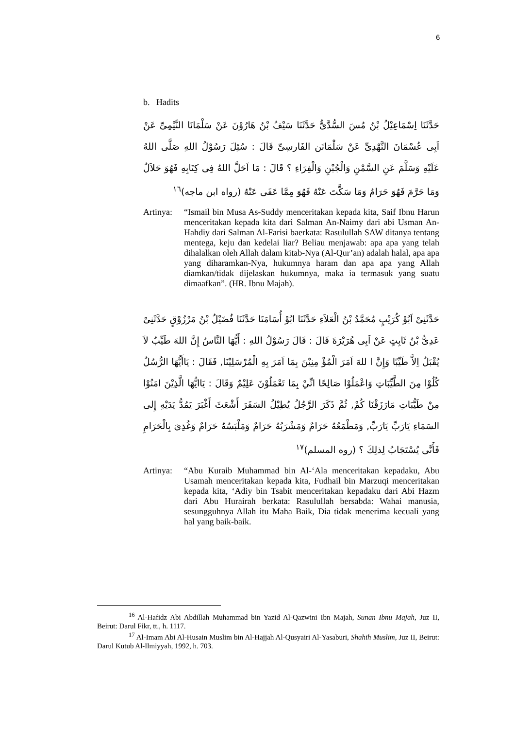6
b. Hadits
حَدَّثَنَا اِسْمَاعِيْلُ بْنُ مُسَ السُّدَّىُّ حَدَّثَنَا سَيْفُ بْنُ هَارُوْنَ عَنْ سَلْمَانَا النَّيْمِىِّ عَنْ اَبِى عُسْمَانَ النَّهْدِىِّ عَنْ سَلْمَانَن الفَارسِىِّ قَالَ : سُئِلَ رَسُوْلُ اللهِ صَلَّى اللهُ عَلَيْهِ وَسَلَّمَ عَنِ السَّمْنِ وَالْجُبْنِ وَالْفِرَاءِ ؟ قَالَ : مَا اَحَلَّ اللهُ فِى كِتَابِهِ فَهُوَ حَلاَلٌ وَمَا حَرَّمَ فَهُوَ حَرَامٌ وَمَا سَكَّتَ عَنْهُ فَهُوَ مِمَّا عَفَى عَنْهُ (رواه ابن ماجه)<sup>١٦</sup>
Artinya:
“Ismail bin Musa As-Suddy menceritakan kepada kita, Saif Ibnu Harun menceritakan kepada kita dari Salman An-Naimy dari abi Usman An-Hahdiy dari Salman Al-Farisi baerkata: Rasulullah SAW ditanya tentang mentega, keju dan kedelai liar? Beliau menjawab: apa apa yang telah dihalalkan oleh Allah dalam kitab-Nya (Al-Qur’an) adalah halal, apa apa yang diharamkan-Nya, hukumnya haram dan apa apa yang Allah diamkan/tidak dijelaskan hukumnya, maka ia termasuk yang suatu dimaafkan”. (HR. Ibnu Majah).
حَدَّثَنِىْ اَبُوْ كُرَيْبٍ مُحَمَّدُ بْنُ الْعَلاَءِ حَدَّثَنَا ابُوْ أُسَامَتَا حَدَّثَنَا فُضَيْلُ بْنُ مَرْزُوْقٍ حَدَّثَنِىْ عَدِىُّ بْنُ ثَابِتٍ عَنْ اَبِى هُرَيْرَةَ قَالَ : قَالَ رَسُوْلُ اللهِ : أَيُّهَا النَّاسُ إِنَّ اللهَ طَيِّبٌ لاَ يُقْبَلُ اِلاَّ طَيِّبًا وَإِنَّ ا للهَ اَمَرَ الْمُؤْ مِنِيْنَ بِمَا اَمَرَ بِهِ الْمُرْسَلِيْنَا, فَقَالَ : يَاأَيُّهَا الرُّسُلُ كُلُوْا مِنَ الطَّيِّبَاتِ وَاعْمَلُوْا صَالِحًا انِّيْ بِمَا تَعْمَلُوْنَ عَلِيْمٌ وَقَالَ : يَاايُّهَا الَّذِيْنَ امَنُوْا مِنْ طَيُّبَاتِ مَارَزَقْنَا كُمْ, ثُمَّ ذَكَرَ الرَّجُلُ يُطِيْلُ السَفَرَ أَشْعَثَ أَغْبَرَ يَمُدُّ يَدَيْهِ إِلى السَمَاءِ يَارَبِّ يَارَبِّ, وَمَطْمَعُهُ حَرَامٌ وَمَشْرَبُهُ حَرَامٌ وَمَلْبَسُهُ حَرَامٌ وَغُذِىَ بِالْحَرَامِ فَأَنَّى يُسْتَجَابُ لِذلِكَ ؟ (روه المسلم)<sup>١٧</sup>
Artinya:
“Abu Kuraib Muhammad bin Al-‘Ala menceritakan kepadaku, Abu Usamah menceritakan kepada kita, Fudhail bin Marzuqi menceritakan kepada kita, ‘Adiy bin Tsabit menceritakan kepadaku dari Abi Hazm dari Abu Hurairah berkata: Rasulullah bersabda: Wahai manusia, sesungguhnya Allah itu Maha Baik, Dia tidak menerima kecuali yang hal yang baik-baik.
<sup>16</sup> Al-Hafidz Abi Abdillah Muhammad bin Yazid Al-Qazwini Ibn Majah, Sunan Ibnu Majah, Juz II, Beirut: Darul Fikr, tt., h. 1117.
<sup>17</sup> Al-Imam Abi Al-Husain Muslim bin Al-Hajjah Al-Qusyairi Al-Yasaburi, Shahih Muslim, Juz II, Beirut: Darul Kutub Al-Ilmiyyah, 1992, h. 703.